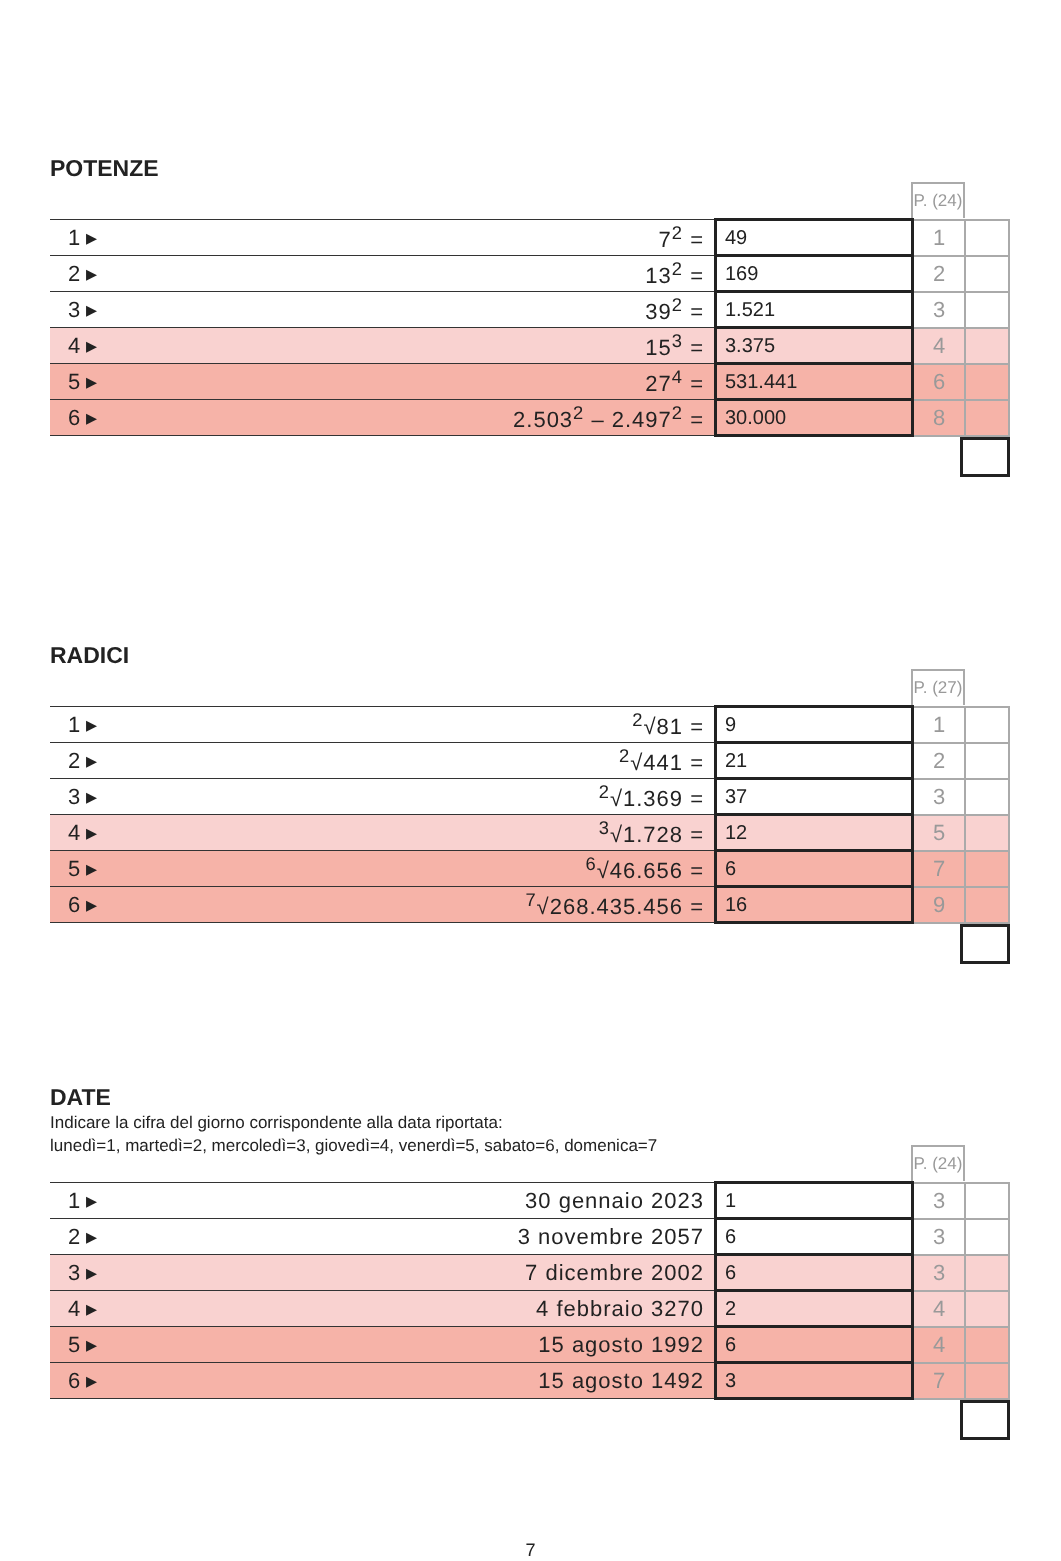POTENZE
P. (24)
| 1 ▸ | 7<sup>2</sup> = | 49 | 1 | |
| 2 ▸ | 13<sup>2</sup> = | 169 | 2 | |
| 3 ▸ | 39<sup>2</sup> = | 1.521 | 3 | |
| 4 ▸ | 15<sup>3</sup> = | 3.375 | 4 | |
| 5 ▸ | 27<sup>4</sup> = | 531.441 | 6 | |
| 6 ▸ | 2.503<sup>2</sup> – 2.497<sup>2</sup> = | 30.000 | 8 | |
RADICI
P. (27)
| 1 ▸ | <sup>2</sup>√81 = | 9 | 1 | |
| 2 ▸ | <sup>2</sup>√441 = | 21 | 2 | |
| 3 ▸ | <sup>2</sup>√1.369 = | 37 | 3 | |
| 4 ▸ | <sup>3</sup>√1.728 = | 12 | 5 | |
| 5 ▸ | <sup>6</sup>√46.656 = | 6 | 7 | |
| 6 ▸ | <sup>7</sup>√268.435.456 = | 16 | 9 | |
DATE
Indicare la cifra del giorno corrispondente alla data riportata:
lunedì=1, martedì=2, mercoledì=3, giovedì=4, venerdì=5, sabato=6, domenica=7
P. (24)
| 1 ▸ | 30 gennaio 2023 | 1 | 3 | |
| 2 ▸ | 3 novembre 2057 | 6 | 3 | |
| 3 ▸ | 7 dicembre 2002 | 6 | 3 | |
| 4 ▸ | 4 febbraio 3270 | 2 | 4 | |
| 5 ▸ | 15 agosto 1992 | 6 | 4 | |
| 6 ▸ | 15 agosto 1492 | 3 | 7 | |
7